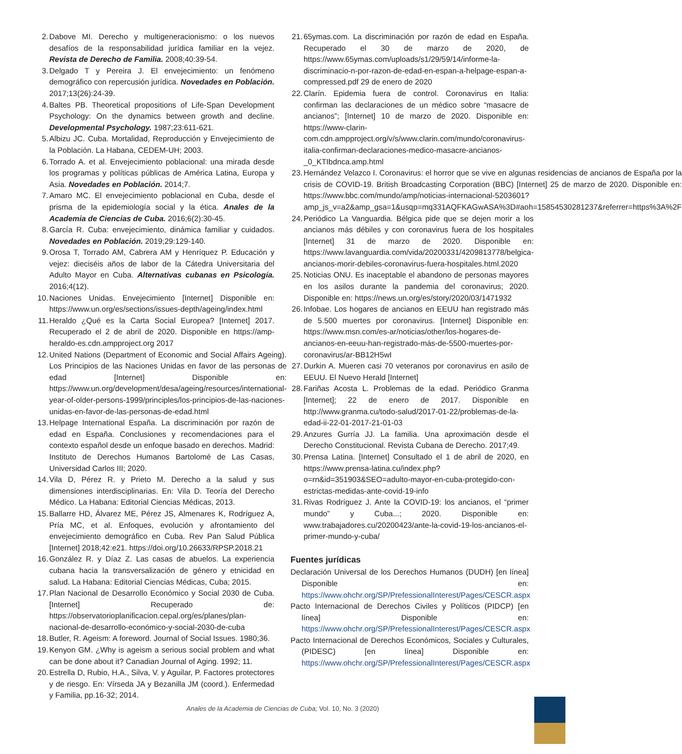2. Dabove MI. Derecho y multigeneracionismo: o los nuevos desafíos de la responsabilidad jurídica familiar en la vejez. Revista de Derecho de Familia. 2008;40:39-54.
3. Delgado T y Pereira J. El envejecimiento: un fenómeno demográfico con repercusión jurídica. Novedades en Población. 2017;13(26):24-39.
4. Baltes PB. Theoretical propositions of Life-Span Development Psychology: On the dynamics between growth and decline. Developmental Psychology. 1987;23:611-621.
5. Albizu JC. Cuba. Mortalidad, Reproducción y Envejecimiento de la Población. La Habana, CEDEM-UH; 2003.
6. Torrado A. et al. Envejecimiento poblacional: una mirada desde los programas y políticas públicas de América Latina, Europa y Asia. Novedades en Población. 2014;7.
7. Amaro MC. El envejecimiento poblacional en Cuba, desde el prisma de la epidemiología social y la ética. Anales de la Academia de Ciencias de Cuba. 2016;6(2):30-45.
8. García R. Cuba: envejecimiento, dinámica familiar y cuidados. Novedades en Población. 2019;29:129-140.
9. Orosa T, Torrado AM, Cabrera AM y Henríquez P. Educación y vejez: dieciséis años de labor de la Cátedra Universitaria del Adulto Mayor en Cuba. Alternativas cubanas en Psicología. 2016;4(12).
10. Naciones Unidas. Envejecimiento [Internet] Disponible en: https://www.un.org/es/sections/issues-depth/ageing/index.html
11. Heraldo ¿Qué es la Carta Social Europea? [Internet] 2017. Recuperado el 2 de abril de 2020. Disponible en https://amp-heraldo-es.cdn.ampproject.org 2017
12. United Nations (Department of Economic and Social Affairs Ageing). Los Principios de las Naciones Unidas en favor de las personas de edad [Internet] Disponible en: https://www.un.org/development/desa/ageing/resources/international-year-of-older-persons-1999/principles/los-principios-de-las-naciones-unidas-en-favor-de-las-personas-de-edad.html
13. Helpage International España. La discriminación por razón de edad en España. Conclusiones y recomendaciones para el contexto español desde un enfoque basado en derechos. Madrid: Instituto de Derechos Humanos Bartolomé de Las Casas, Universidad Carlos III; 2020.
14. Vila D, Pérez R. y Prieto M. Derecho a la salud y sus dimensiones interdisciplinarias. En: Vila D. Teoría del Derecho Médico. La Habana: Editorial Ciencias Médicas, 2013.
15. Ballarre HD, Álvarez ME, Pérez JS, Almenares K, Rodríguez A, Pría MC, et al. Enfoques, evolución y afrontamiento del envejecimiento demográfico en Cuba. Rev Pan Salud Pública [Internet] 2018;42:e21. https://doi.org/10.26633/RPSP.2018.21
16. González R. y Díaz Z. Las casas de abuelos. La experiencia cubana hacia la transversalización de género y etnicidad en salud. La Habana: Editorial Ciencias Médicas, Cuba; 2015.
17. Plan Nacional de Desarrollo Económico y Social 2030 de Cuba. [Internet] Recuperado de: https://observatorioplanificacion.cepal.org/es/planes/plan-nacional-de-desarrollo-económico-y-social-2030-de-cuba
18. Butler, R. Ageism: A foreword. Journal of Social Issues. 1980;36.
19. Kenyon GM. ¿Why is ageism a serious social problem and what can be done about it? Canadian Journal of Aging. 1992; 11.
20. Estrella D, Rubio, H.A., Silva, V. y Aguilar, P. Factores protectores y de riesgo. En: Vírseda JA y Bezanilla JM (coord.). Enfermedad y Familia, pp.16-32; 2014.
21. 65ymas.com. La discriminación por razón de edad en España. Recuperado el 30 de marzo de 2020, de https://www.65ymas.com/uploads/s1/29/59/14/informe-la-discriminacio-n-por-razon-de-edad-en-espan-a-helpage-espan-a-compressed.pdf 29 de enero de 2020
22. Clarín. Epidemia fuera de control. Coronavirus en Italia: confirman las declaraciones de un médico sobre “masacre de ancianos”; [Internet] 10 de marzo de 2020. Disponible en: https://www-clarin-com.cdn.ampproject.org/v/s/www.clarin.com/mundo/coronavirus-italia-confirman-declaraciones-medico-masacre-ancianos-_0_KTIbdnca.amp.html
23. Hernández Velazco I. Coronavirus: el horror que se vive en algunas residencias de ancianos de España por la crisis de COVID-19. British Broadcasting Corporation (BBC) [Internet] 25 de marzo de 2020. Disponible en: https://www.bbc.com/mundo/amp/noticias-internacional-5203601?amp_js_v=a2&amp_gsa=1&usqp=mq331AQFKAGwASA%3D#aoh=15854530281237&referrer=https%3A%2F
24. Periódico La Vanguardia. Bélgica pide que se dejen morir a los ancianos más débiles y con coronavirus fuera de los hospitales [Internet] 31 de marzo de 2020. Disponible en: https://www.lavanguardia.com/vida/20200331/4209813778/belgica-ancianos-morir-debiles-coronavirus-fuera-hospitales.html.2020
25. Noticias ONU. Es inaceptable el abandono de personas mayores en los asilos durante la pandemia del coronavirus; 2020. Disponible en: https://news.un.org/es/story/2020/03/1471932
26. Infobae. Los hogares de ancianos en EEUU han registrado más de 5.500 muertes por coronavirus. [Internet] Disponible en: https://www.msn.com/es-ar/noticias/other/los-hogares-de-ancianos-en-eeuu-han-registrado-más-de-5500-muertes-por-coronavirus/ar-BB12H5wI
27. Durkin A. Mueren casi 70 veteranos por coronavirus en asilo de EEUU. El Nuevo Herald [Internet]
28. Fariñas Acosta L. Problemas de la edad. Periódico Granma [Internet]; 22 de enero de 2017. Disponible en http://www.granma.cu/todo-salud/2017-01-22/problemas-de-la-edad-ii-22-01-2017-21-01-03
29. Anzures Gurría JJ. La familia. Una aproximación desde el Derecho Constitucional. Revista Cubana de Derecho. 2017;49.
30. Prensa Latina. [Internet] Consultado el 1 de abril de 2020, en https://www.prensa-latina.cu/index.php?o=rn&id=351903&SEO=adulto-mayor-en-cuba-protegido-con-estrictas-medidas-ante-covid-19-info
31. Rivas Rodríguez J. Ante la COVID-19: los ancianos, el “primer mundo” y Cuba...; 2020. Disponible en: www.trabajadores.cu/20200423/ante-la-covid-19-los-ancianos-el-primer-mundo-y-cuba/
Fuentes jurídicas
Declaración Universal de los Derechos Humanos (DUDH) [en línea] Disponible en: https://www.ohchr.org/SP/PrefessionalInterest/Pages/CESCR.aspx
Pacto Internacional de Derechos Civiles y Políticos (PIDCP) [en línea] Disponible en: https://www.ohchr.org/SP/PrefessionalInterest/Pages/CESCR.aspx
Pacto Internacional de Derechos Económicos, Sociales y Culturales, (PIDESC) [en línea] Disponible en: https://www.ohchr.org/SP/PrefessionalInterest/Pages/CESCR.aspx
Anales de la Academia de Ciencias de Cuba; Vol. 10, No. 3 (2020)